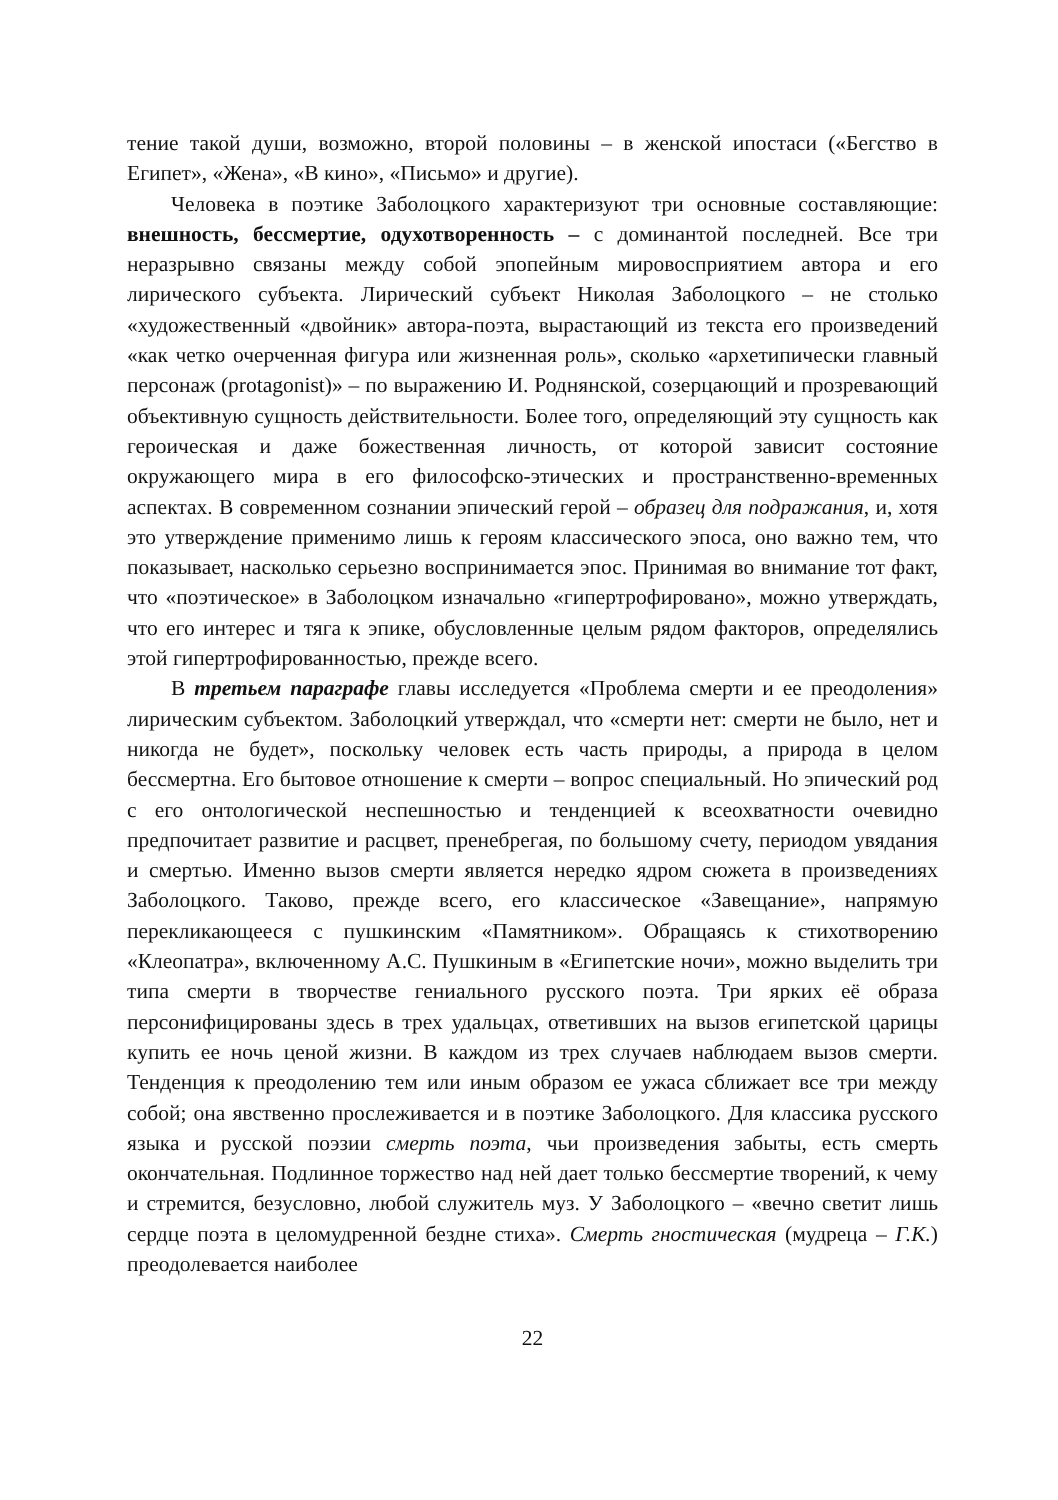тение такой души, возможно, второй половины – в женской ипостаси («Бегство в Египет», «Жена», «В кино», «Письмо» и другие).
Человека в поэтике Заболоцкого характеризуют три основные составляющие: внешность, бессмертие, одухотворенность – с доминантой последней. Все три неразрывно связаны между собой эпопейным мировосприятием автора и его лирического субъекта. Лирический субъект Николая Заболоцкого – не столько «художественный «двойник» автора-поэта, вырастающий из текста его произведений «как четко очерченная фигура или жизненная роль», сколько «архетипически главный персонаж (protagonist)» – по выражению И. Роднянской, созерцающий и прозревающий объективную сущность действительности. Более того, определяющий эту сущность как героическая и даже божественная личность, от которой зависит состояние окружающего мира в его философско-этических и пространственно-временных аспектах. В современном сознании эпический герой – образец для подражания, и, хотя это утверждение применимо лишь к героям классического эпоса, оно важно тем, что показывает, насколько серьезно воспринимается эпос. Принимая во внимание тот факт, что «поэтическое» в Заболоцком изначально «гипертрофировано», можно утверждать, что его интерес и тяга к эпике, обусловленные целым рядом факторов, определялись этой гипертрофированностью, прежде всего.
В третьем параграфе главы исследуется «Проблема смерти и ее преодоления» лирическим субъектом. Заболоцкий утверждал, что «смерти нет: смерти не было, нет и никогда не будет», поскольку человек есть часть природы, а природа в целом бессмертна. Его бытовое отношение к смерти – вопрос специальный. Но эпический род с его онтологической неспешностью и тенденцией к всеохватности очевидно предпочитает развитие и расцвет, пренебрегая, по большому счету, периодом увядания и смертью. Именно вызов смерти является нередко ядром сюжета в произведениях Заболоцкого. Таково, прежде всего, его классическое «Завещание», напрямую перекликающееся с пушкинским «Памятником». Обращаясь к стихотворению «Клеопатра», включенному А.С. Пушкиным в «Египетские ночи», можно выделить три типа смерти в творчестве гениального русского поэта. Три ярких её образа персонифицированы здесь в трех удальцах, ответивших на вызов египетской царицы купить ее ночь ценой жизни. В каждом из трех случаев наблюдаем вызов смерти. Тенденция к преодолению тем или иным образом ее ужаса сближает все три между собой; она явственно прослеживается и в поэтике Заболоцкого. Для классика русского языка и русской поэзии смерть поэта, чьи произведения забыты, есть смерть окончательная. Подлинное торжество над ней дает только бессмертие творений, к чему и стремится, безусловно, любой служитель муз. У Заболоцкого – «вечно светит лишь сердце поэта в целомудренной бездне стиха». Смерть гностическая (мудреца – Г.К.) преодолевается наиболее
22